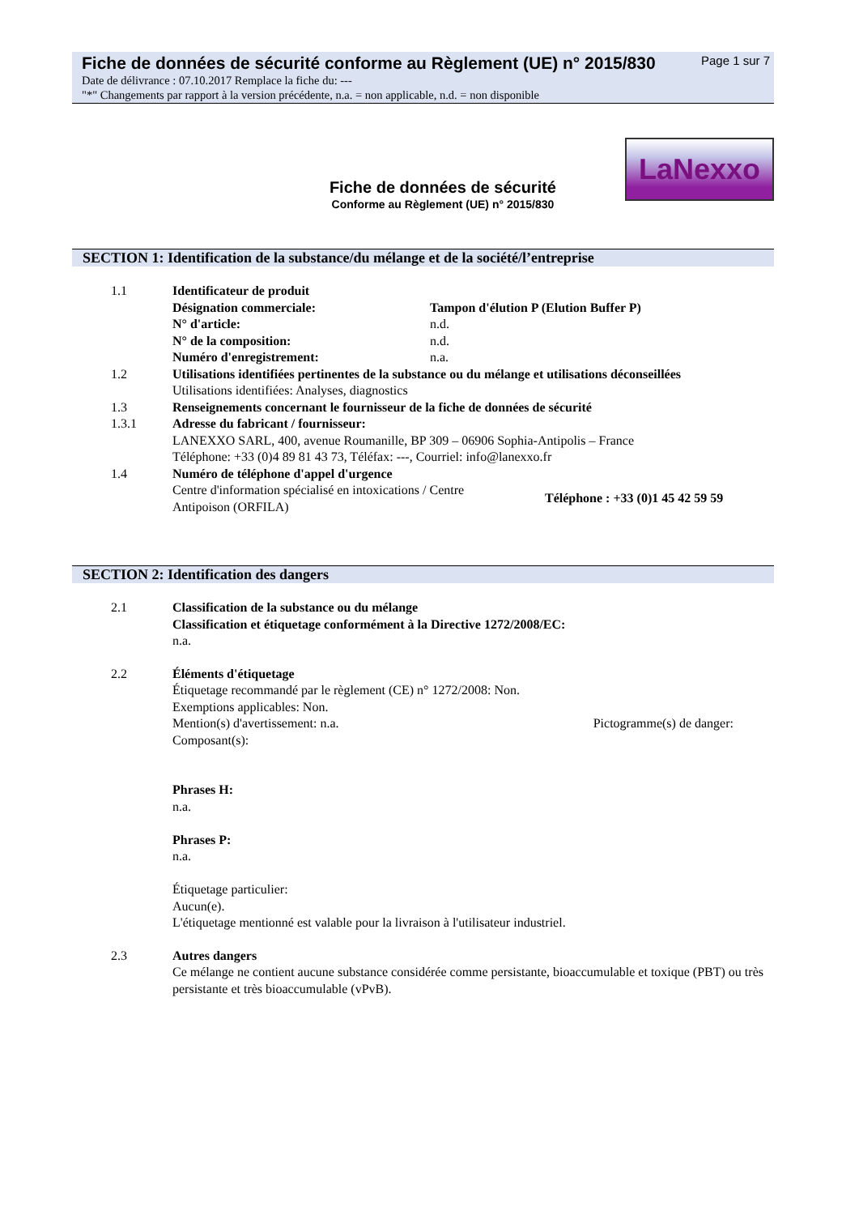Fiche de données de sécurité conforme au Règlement (UE) n° 2015/830 Page 1 sur 7
Date de délivrance : 07.10.2017 Remplace la fiche du: ---
"*" Changements par rapport à la version précédente, n.a. = non applicable, n.d. = non disponible
Fiche de données de sécurité
Conforme au Règlement (UE) n° 2015/830
LaNexxo
SECTION 1: Identification de la substance/du mélange et de la société/l’entreprise
1.1 Identificateur de produit
Désignation commerciale: Tampon d'élution P (Elution Buffer P)
N° d'article: n.d.
N° de la composition: n.d.
Numéro d'enregistrement: n.a.
1.2 Utilisations identifiées pertinentes de la substance ou du mélange et utilisations déconseillées
Utilisations identifiées: Analyses, diagnostics
1.3 Renseignements concernant le fournisseur de la fiche de données de sécurité
1.3.1 Adresse du fabricant / fournisseur:
LANEXXO SARL, 400, avenue Roumanille, BP 309 – 06906 Sophia-Antipolis – France
Téléphone: +33 (0)4 89 81 43 73, Téléfax: ---, Courriel: info@lanexxo.fr
1.4 Numéro de téléphone d'appel d'urgence
Centre d'information spécialisé en intoxications / Centre Antipoison (ORFILA)
Téléphone : +33 (0)1 45 42 59 59
SECTION 2: Identification des dangers
2.1 Classification de la substance ou du mélange
Classification et étiquetage conformément à la Directive 1272/2008/EC:
n.a.
2.2 Éléments d'étiquetage
Étiquetage recommandé par le règlement (CE) n° 1272/2008: Non.
Exemptions applicables: Non.
Mention(s) d'avertissement: n.a. Pictogramme(s) de danger:
Composant(s):
Phrases H:
n.a.
Phrases P:
n.a.
Étiquetage particulier:
Aucun(e).
L'étiquetage mentionné est valable pour la livraison à l'utilisateur industriel.
2.3 Autres dangers
Ce mélange ne contient aucune substance considérée comme persistante, bioaccumulable et toxique (PBT) ou très persistante et très bioaccumulable (vPvB).